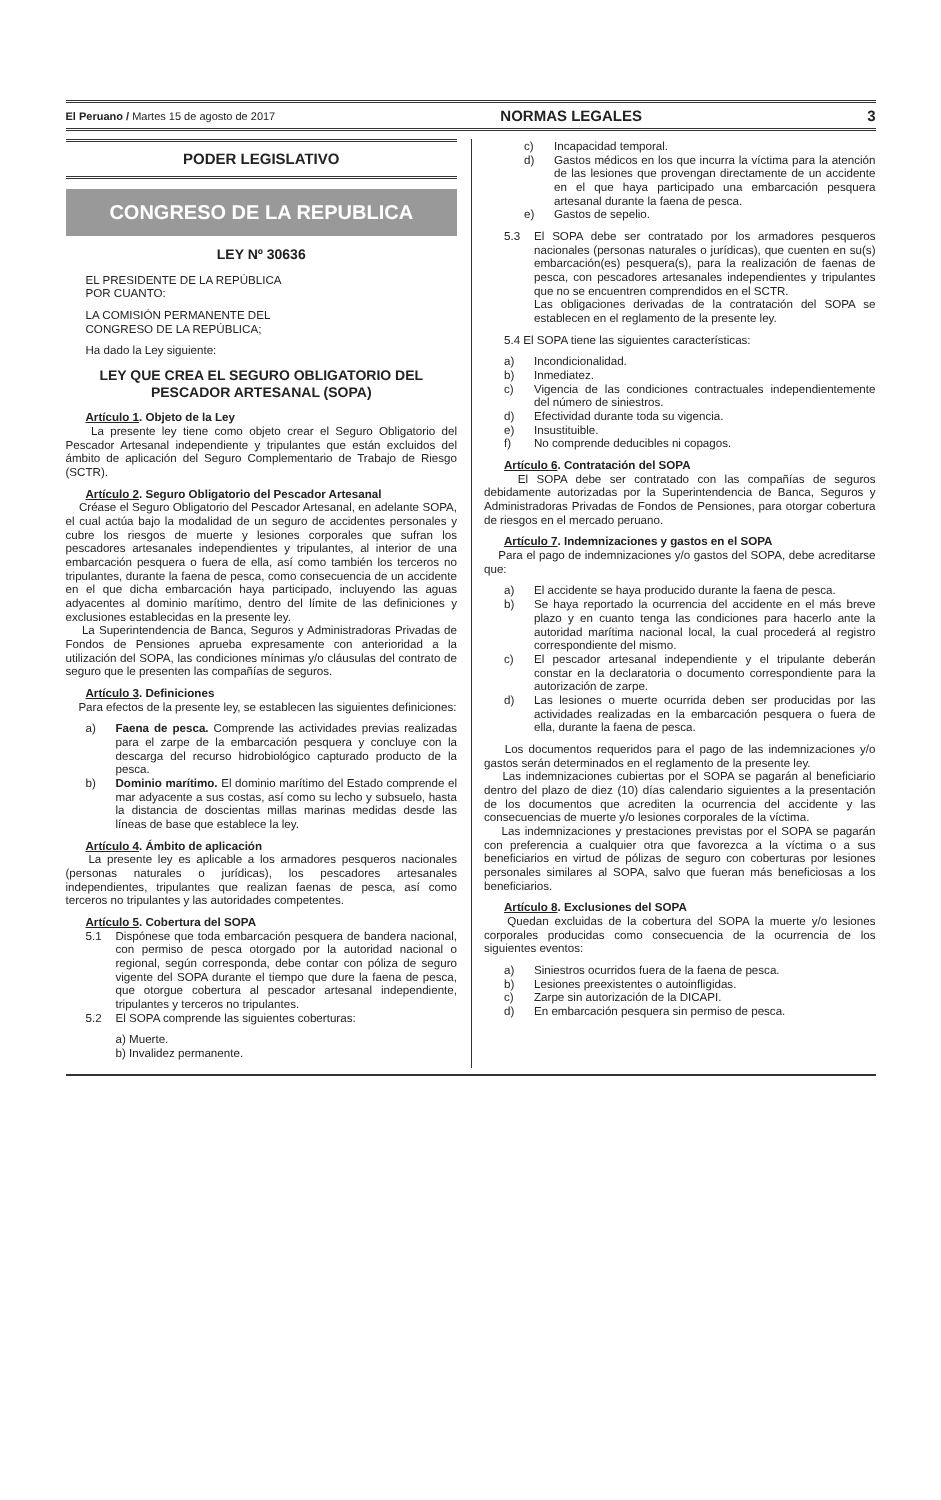El Peruano / Martes 15 de agosto de 2017 NORMAS LEGALES 3
PODER LEGISLATIVO
CONGRESO DE LA REPUBLICA
LEY Nº 30636
EL PRESIDENTE DE LA REPÚBLICA
POR CUANTO:
LA COMISIÓN PERMANENTE DEL
CONGRESO DE LA REPÚBLICA;
Ha dado la Ley siguiente:
LEY QUE CREA EL SEGURO OBLIGATORIO DEL PESCADOR ARTESANAL (SOPA)
Artículo 1. Objeto de la Ley
La presente ley tiene como objeto crear el Seguro Obligatorio del Pescador Artesanal independiente y tripulantes que están excluidos del ámbito de aplicación del Seguro Complementario de Trabajo de Riesgo (SCTR).
Artículo 2. Seguro Obligatorio del Pescador Artesanal
Créase el Seguro Obligatorio del Pescador Artesanal, en adelante SOPA, el cual actúa bajo la modalidad de un seguro de accidentes personales y cubre los riesgos de muerte y lesiones corporales que sufran los pescadores artesanales independientes y tripulantes, al interior de una embarcación pesquera o fuera de ella, así como también los terceros no tripulantes, durante la faena de pesca, como consecuencia de un accidente en el que dicha embarcación haya participado, incluyendo las aguas adyacentes al dominio marítimo, dentro del límite de las definiciones y exclusiones establecidas en la presente ley.
La Superintendencia de Banca, Seguros y Administradoras Privadas de Fondos de Pensiones aprueba expresamente con anterioridad a la utilización del SOPA, las condiciones mínimas y/o cláusulas del contrato de seguro que le presenten las compañías de seguros.
Artículo 3. Definiciones
Para efectos de la presente ley, se establecen las siguientes definiciones:
a) Faena de pesca. Comprende las actividades previas realizadas para el zarpe de la embarcación pesquera y concluye con la descarga del recurso hidrobiológico capturado producto de la pesca.
b) Dominio marítimo. El dominio marítimo del Estado comprende el mar adyacente a sus costas, así como su lecho y subsuelo, hasta la distancia de doscientas millas marinas medidas desde las líneas de base que establece la ley.
Artículo 4. Ámbito de aplicación
La presente ley es aplicable a los armadores pesqueros nacionales (personas naturales o jurídicas), los pescadores artesanales independientes, tripulantes que realizan faenas de pesca, así como terceros no tripulantes y las autoridades competentes.
Artículo 5. Cobertura del SOPA
5.1 Dispónese que toda embarcación pesquera de bandera nacional, con permiso de pesca otorgado por la autoridad nacional o regional, según corresponda, debe contar con póliza de seguro vigente del SOPA durante el tiempo que dure la faena de pesca, que otorgue cobertura al pescador artesanal independiente, tripulantes y terceros no tripulantes.
5.2 El SOPA comprende las siguientes coberturas:
a) Muerte.
b) Invalidez permanente.
c) Incapacidad temporal.
d) Gastos médicos en los que incurra la víctima para la atención de las lesiones que provengan directamente de un accidente en el que haya participado una embarcación pesquera artesanal durante la faena de pesca.
e) Gastos de sepelio.
5.3 El SOPA debe ser contratado por los armadores pesqueros nacionales (personas naturales o jurídicas), que cuenten en su(s) embarcación(es) pesquera(s), para la realización de faenas de pesca, con pescadores artesanales independientes y tripulantes que no se encuentren comprendidos en el SCTR.
Las obligaciones derivadas de la contratación del SOPA se establecen en el reglamento de la presente ley.
5.4 El SOPA tiene las siguientes características:
a) Incondicionalidad.
b) Inmediatez.
c) Vigencia de las condiciones contractuales independientemente del número de siniestros.
d) Efectividad durante toda su vigencia.
e) Insustituible.
f) No comprende deducibles ni copagos.
Artículo 6. Contratación del SOPA
El SOPA debe ser contratado con las compañías de seguros debidamente autorizadas por la Superintendencia de Banca, Seguros y Administradoras Privadas de Fondos de Pensiones, para otorgar cobertura de riesgos en el mercado peruano.
Artículo 7. Indemnizaciones y gastos en el SOPA
Para el pago de indemnizaciones y/o gastos del SOPA, debe acreditarse que:
a) El accidente se haya producido durante la faena de pesca.
b) Se haya reportado la ocurrencia del accidente en el más breve plazo y en cuanto tenga las condiciones para hacerlo ante la autoridad marítima nacional local, la cual procederá al registro correspondiente del mismo.
c) El pescador artesanal independiente y el tripulante deberán constar en la declaratoria o documento correspondiente para la autorización de zarpe.
d) Las lesiones o muerte ocurrida deben ser producidas por las actividades realizadas en la embarcación pesquera o fuera de ella, durante la faena de pesca.
Los documentos requeridos para el pago de las indemnizaciones y/o gastos serán determinados en el reglamento de la presente ley.
Las indemnizaciones cubiertas por el SOPA se pagarán al beneficiario dentro del plazo de diez (10) días calendario siguientes a la presentación de los documentos que acrediten la ocurrencia del accidente y las consecuencias de muerte y/o lesiones corporales de la víctima.
Las indemnizaciones y prestaciones previstas por el SOPA se pagarán con preferencia a cualquier otra que favorezca a la víctima o a sus beneficiarios en virtud de pólizas de seguro con coberturas por lesiones personales similares al SOPA, salvo que fueran más beneficiosas a los beneficiarios.
Artículo 8. Exclusiones del SOPA
Quedan excluidas de la cobertura del SOPA la muerte y/o lesiones corporales producidas como consecuencia de la ocurrencia de los siguientes eventos:
a) Siniestros ocurridos fuera de la faena de pesca.
b) Lesiones preexistentes o autoinfligidas.
c) Zarpe sin autorización de la DICAPI.
d) En embarcación pesquera sin permiso de pesca.